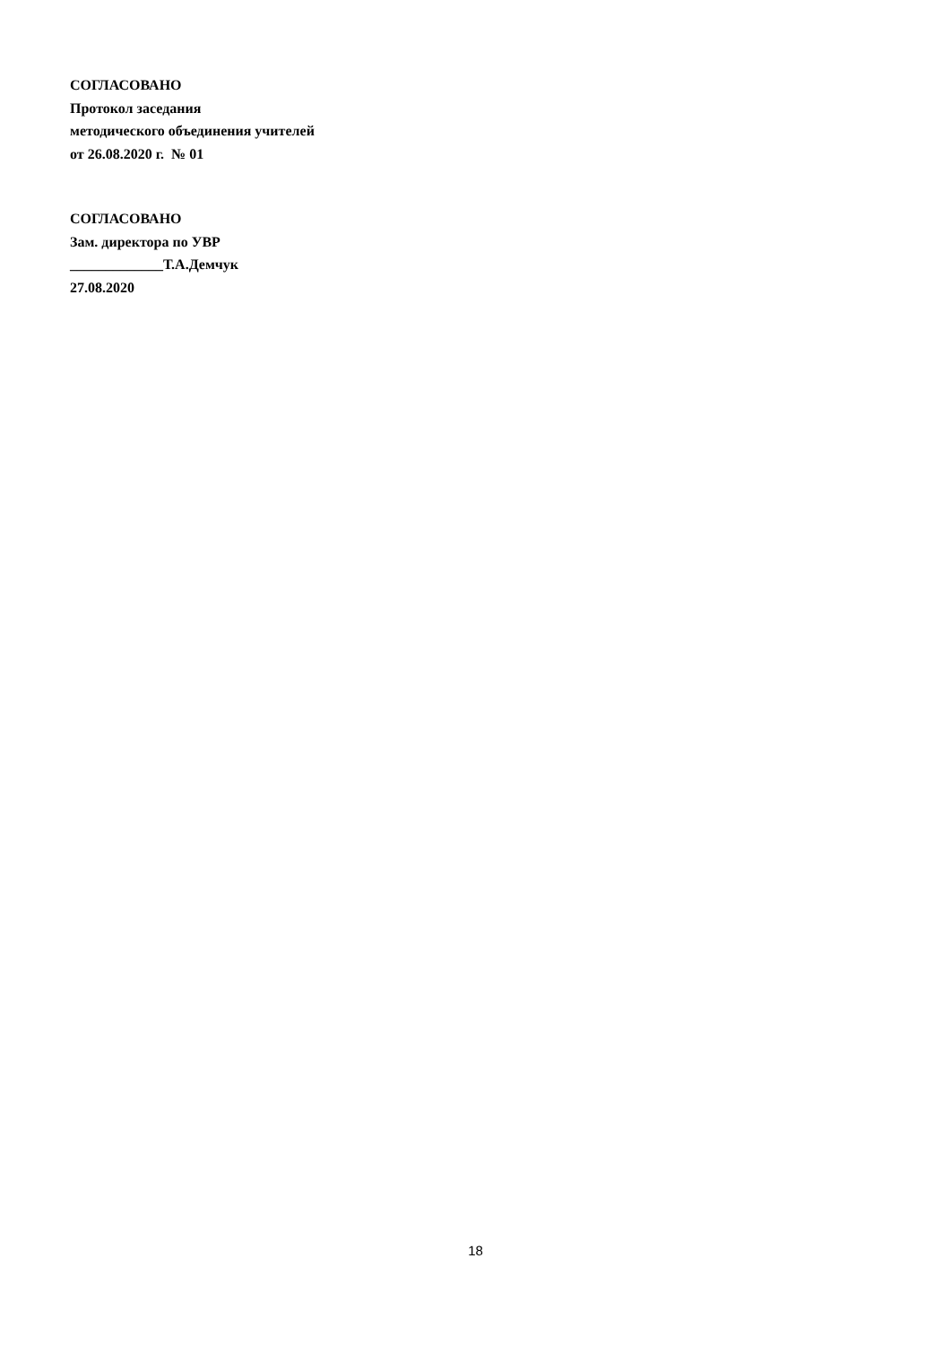СОГЛАСОВАНО
Протокол заседания
методического объединения учителей
от 26.08.2020 г. № 01
СОГЛАСОВАНО
Зам. директора по УВР
_____________Т.А.Демчук
27.08.2020
18